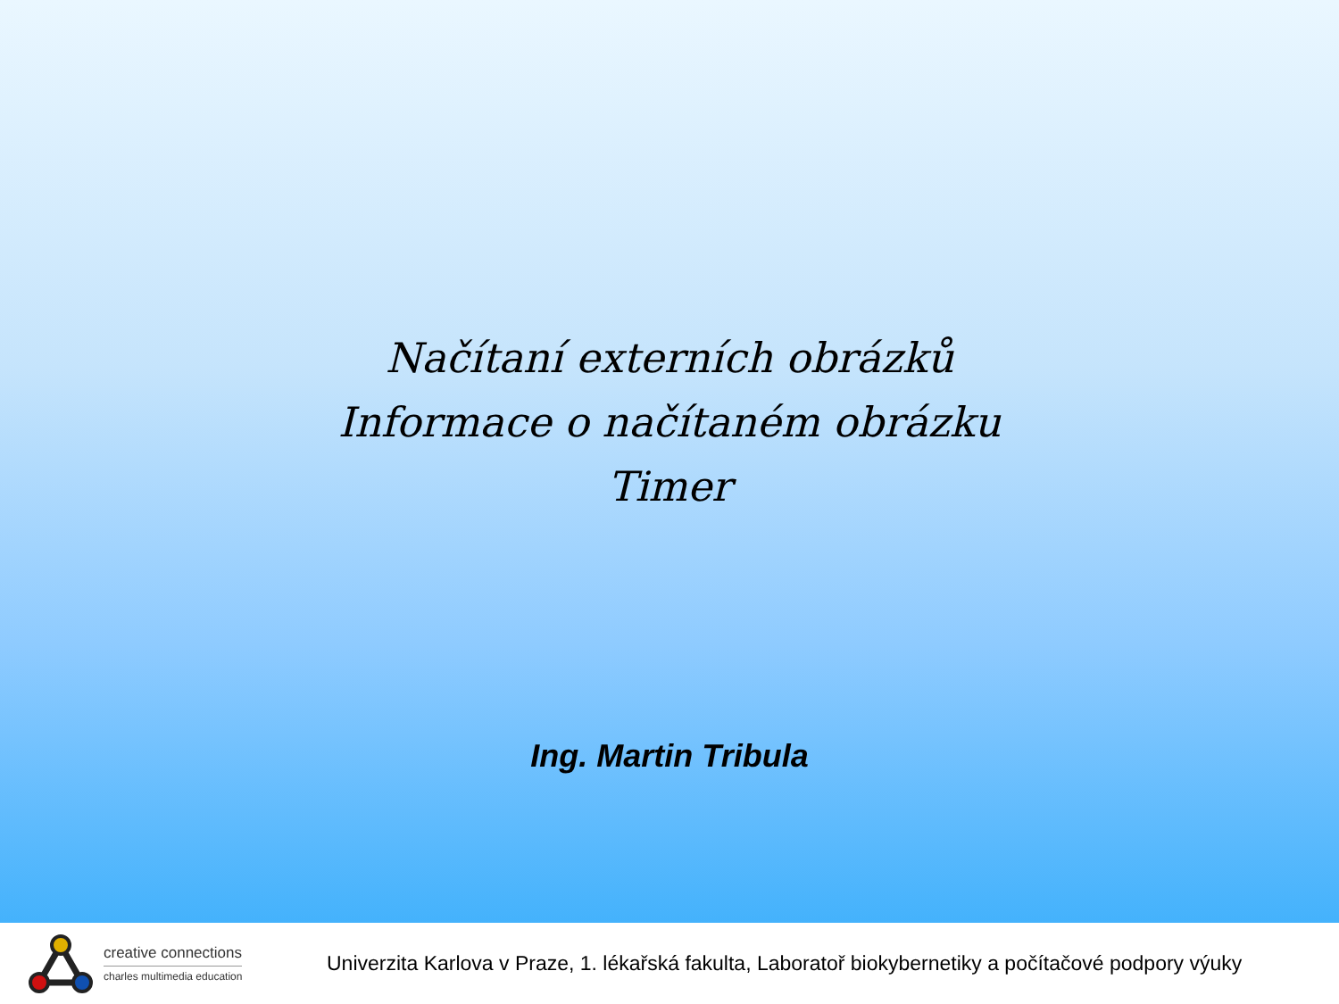Načítaní externích obrázků
Informace o načítaném obrázku
Timer
Ing. Martin Tribula
creative connections
charles multimedia education
Univerzita Karlova v Praze, 1. lékařská fakulta, Laboratoř biokybernetiky a počítačové podpory výuky